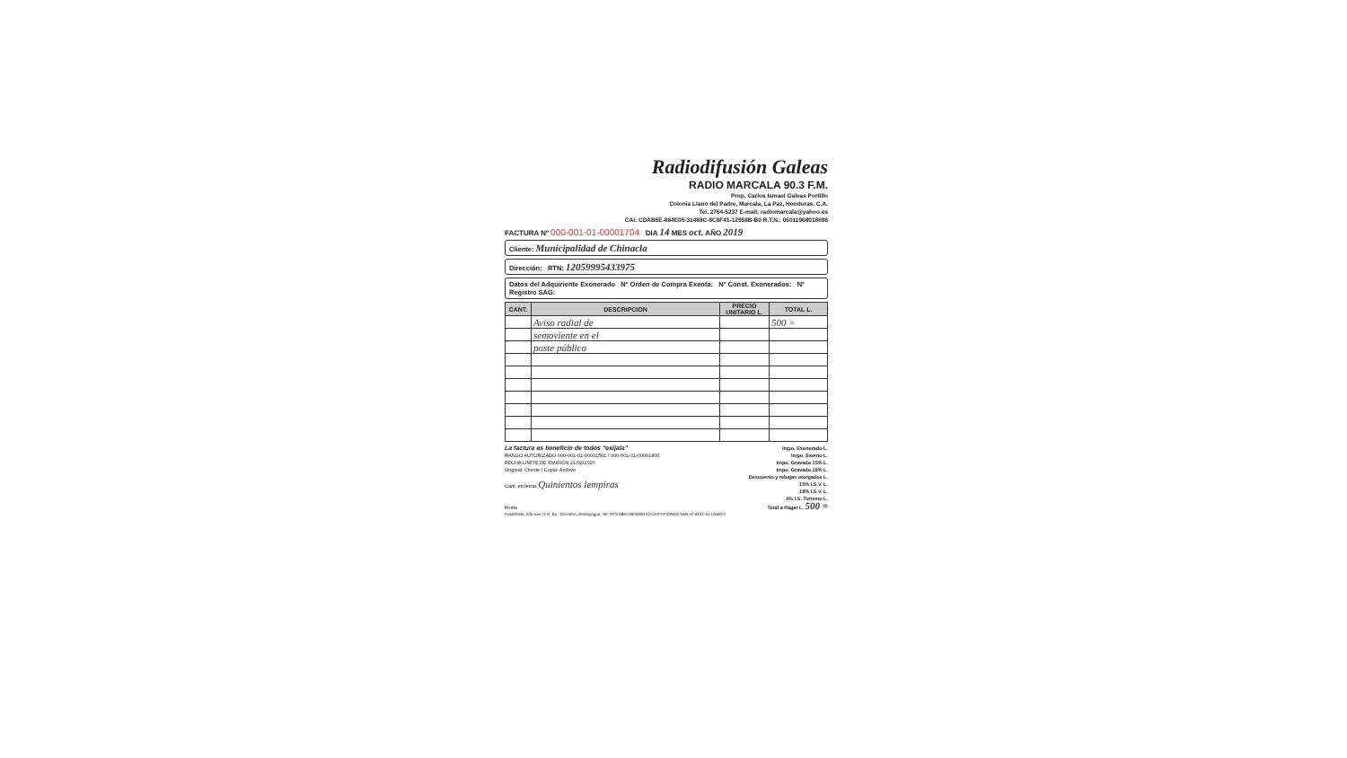Radiodifusión Galeas
RADIO MARCALA 90.3 F.M.
Prop. Carlos Ismael Galeas Portillo
Colonia Llano del Padre, Marcala, La Paz, Honduras. C.A.
Tel. 2764-5237 E-mail: radiomarcala@yahoo.es
CAI: CDAB5E-884E05-31488C-8C8F41-12558B-B0 R.T.N.: 06011968018696
FACTURA Nº 000-001-01-00001704 DIA 14 MES oct. AÑO 2019
Cliente: Municipalidad de Chinacla
Dirección: RTN: 12059995433975
Datos del Adquiriente Exonerado Nº Orden de Compra Exenta: Nº Const. Exonerados: Nº Registro SAG:
| CANT. | DESCRIPCION | PRECIO UNITARIO L. | TOTAL L. |
| --- | --- | --- | --- |
| | Aviso radial de | | 500 = |
| | semoviente en el | | |
| | poste público | | |
La factura es beneficio de todos "exíjala"
RANGO AUTORIZADO 000-001-01-00001501 / 000-001-01-00001800
FECHA LIMITE DE EMISIÓN 21/02/2020
Original: Cliente / Copia: Archivo
Cant. en letras Quinientos lempiras
Firma
Impo. Exonerado L.
Impo. Exento L.
Impo. Gravado 15% L.
Impo. Gravado 18% L.
Descuento y rebajas otorgados L.
15% I.S.V. L.
18% I.S.V. L.
4% I.S. Turismo L.
Total a Pagar L. 500 =
PubliGraM, 2da ave. N.O. Bo. Torondón, Comayagua, Tel. RTN 08011963009142 CERTIFICADO SAR Nº 9231-15-10500-2